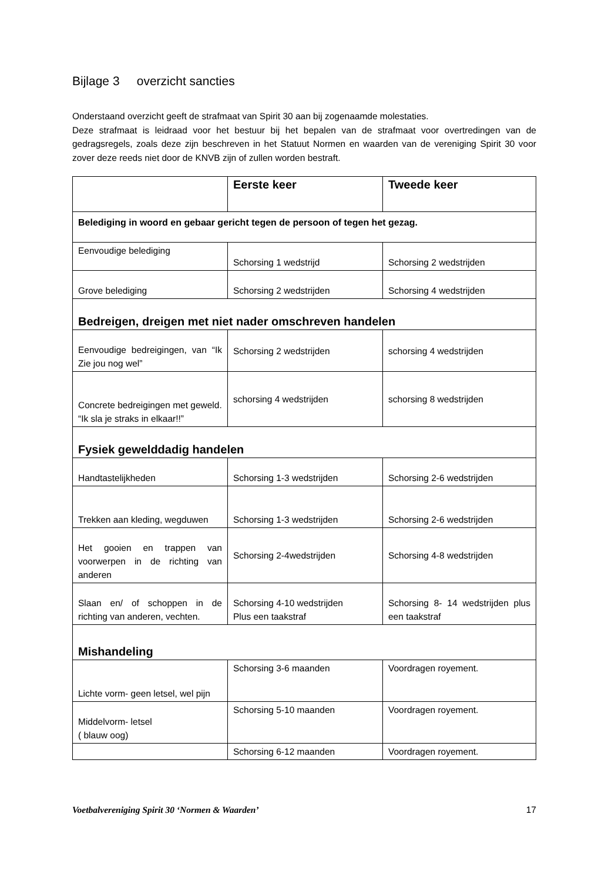Bijlage 3 overzicht sancties
Onderstaand overzicht geeft de strafmaat van Spirit 30 aan bij zogenaamde molestaties.
Deze strafmaat is leidraad voor het bestuur bij het bepalen van de strafmaat voor overtredingen van de gedragsregels, zoals deze zijn beschreven in het Statuut Normen en waarden van de vereniging Spirit 30 voor zover deze reeds niet door de KNVB zijn of zullen worden bestraft.
| | Eerste keer | Tweede keer |
| Belediging in woord en gebaar gericht tegen de persoon of tegen het gezag. | | |
| Eenvoudige belediging | Schorsing 1 wedstrijd | Schorsing 2 wedstrijden |
| Grove belediging | Schorsing 2 wedstrijden | Schorsing 4 wedstrijden |
| Bedreigen, dreigen met niet nader omschreven handelen | | |
| Eenvoudige bedreigingen, van “Ik Zie jou nog wel” | Schorsing 2 wedstrijden | schorsing 4 wedstrijden |
| Concrete bedreigingen met geweld. “Ik sla je straks in elkaar!!” | schorsing 4 wedstrijden | schorsing 8 wedstrijden |
| Fysiek gewelddadig handelen | | |
| Handtastelijkheden | Schorsing 1-3 wedstrijden | Schorsing 2-6 wedstrijden |
| Trekken aan kleding, wegduwen | Schorsing 1-3 wedstrijden | Schorsing 2-6 wedstrijden |
| Het gooien en trappen van voorwerpen in de richting van anderen | Schorsing 2-4wedstrijden | Schorsing 4-8 wedstrijden |
| Slaan en/ of schoppen in de richting van anderen, vechten. | Schorsing 4-10 wedstrijden Plus een taakstraf | Schorsing 8- 14 wedstrijden plus een taakstraf |
| Mishandeling | | |
| Lichte vorm- geen letsel, wel pijn | Schorsing 3-6 maanden | Voordragen royement. |
| Middelvorm- letsel ( blauw oog) | Schorsing 5-10 maanden | Voordragen royement. |
| | Schorsing 6-12 maanden | Voordragen royement. |
Voetbalvereniging Spirit 30 ‘Normen & Waarden’ 17